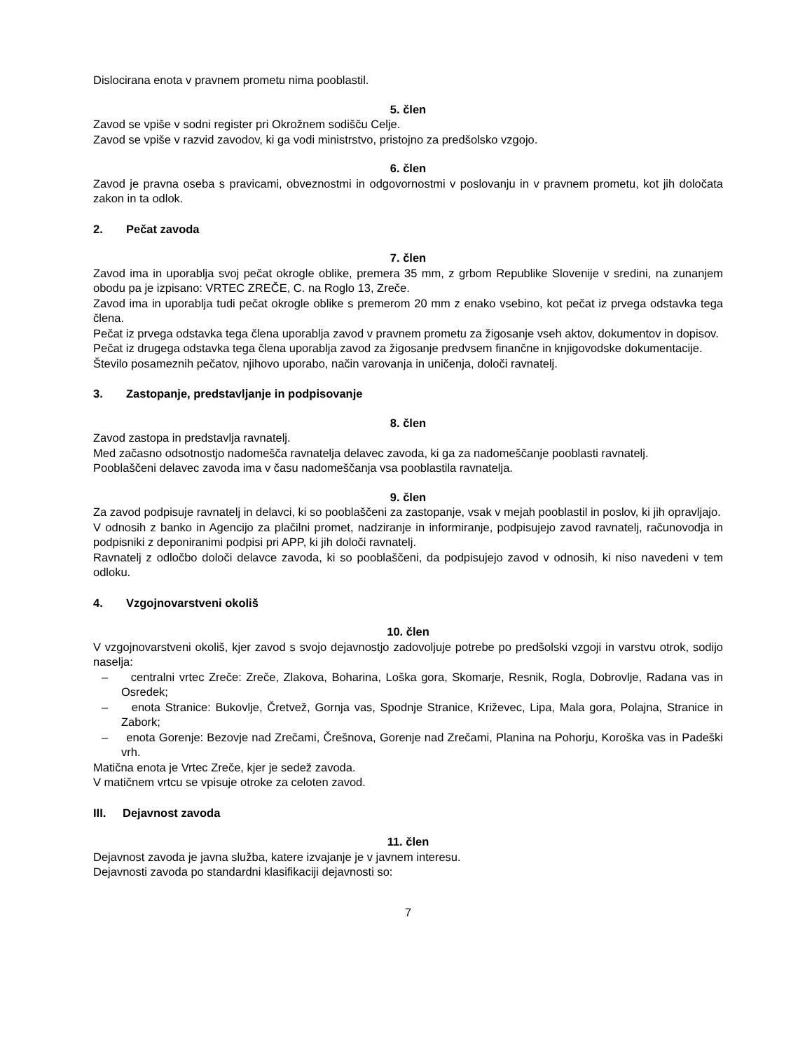Dislocirana enota v pravnem prometu nima pooblastil.
5. člen
Zavod se vpiše v sodni register pri Okrožnem sodišču Celje.
Zavod se vpiše v razvid zavodov, ki ga vodi ministrstvo, pristojno za predšolsko vzgojo.
6. člen
Zavod je pravna oseba s pravicami, obveznostmi in odgovornostmi v poslovanju in v pravnem prometu, kot jih določata zakon in ta odlok.
2. Pečat zavoda
7. člen
Zavod ima in uporablja svoj pečat okrogle oblike, premera 35 mm, z grbom Republike Slovenije v sredini, na zunanjem obodu pa je izpisano: VRTEC ZREČE, C. na Roglo 13, Zreče.
Zavod ima in uporablja tudi pečat okrogle oblike s premerom 20 mm z enako vsebino, kot pečat iz prvega odstavka tega člena.
Pečat iz prvega odstavka tega člena uporablja zavod v pravnem prometu za žigosanje vseh aktov, dokumentov in dopisov.
Pečat iz drugega odstavka tega člena uporablja zavod za žigosanje predvsem finančne in knjigovodske dokumentacije.
Število posameznih pečatov, njihovo uporabo, način varovanja in uničenja, določi ravnatelj.
3. Zastopanje, predstavljanje in podpisovanje
8. člen
Zavod zastopa in predstavlja ravnatelj.
Med začasno odsotnostjo nadomešča ravnatelja delavec zavoda, ki ga za nadomeščanje pooblasti ravnatelj.
Pooblaščeni delavec zavoda ima v času nadomeščanja vsa pooblastila ravnatelja.
9. člen
Za zavod podpisuje ravnatelj in delavci, ki so pooblaščeni za zastopanje, vsak v mejah pooblastil in poslov, ki jih opravljajo.
V odnosih z banko in Agencijo za plačilni promet, nadziranje in informiranje, podpisujejo zavod ravnatelj, računovodja in podpisniki z deponiranimi podpisi pri APP, ki jih določi ravnatelj.
Ravnatelj z odločbo določi delavce zavoda, ki so pooblaščeni, da podpisujejo zavod v odnosih, ki niso navedeni v tem odloku.
4. Vzgojnovarstveni okoliš
10. člen
V vzgojnovarstveni okoliš, kjer zavod s svojo dejavnostjo zadovoljuje potrebe po predšolski vzgoji in varstvu otrok, sodijo naselja:
– centralni vrtec Zreče: Zreče, Zlakova, Boharina, Loška gora, Skomarje, Resnik, Rogla, Dobrovlje, Radana vas in Osredek;
– enota Stranice: Bukovlje, Čretvež, Gornja vas, Spodnje Stranice, Križevec, Lipa, Mala gora, Polajna, Stranice in Zabork;
– enota Gorenje: Bezovje nad Zrečami, Črešnova, Gorenje nad Zrečami, Planina na Pohorju, Koroška vas in Padeški vrh.
Matična enota je Vrtec Zreče, kjer je sedež zavoda.
V matičnem vrtcu se vpisuje otroke za celoten zavod.
III. Dejavnost zavoda
11. člen
Dejavnost zavoda je javna služba, katere izvajanje je v javnem interesu.
Dejavnosti zavoda po standardni klasifikaciji dejavnosti so:
7